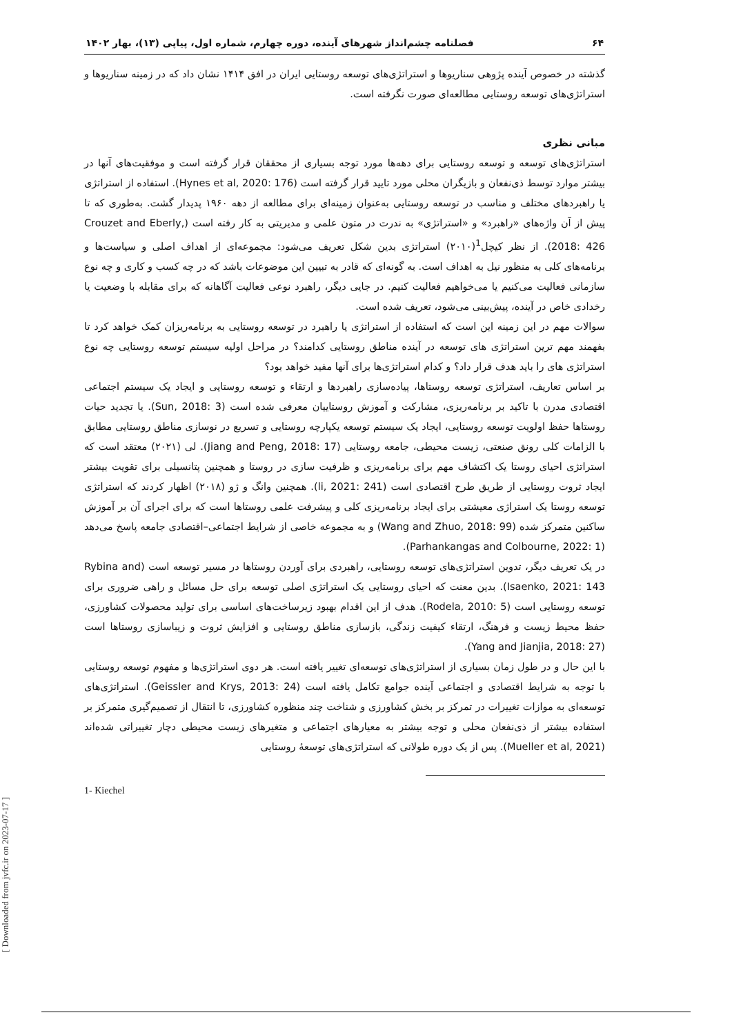۶۴ فصلنامه چشم‌انداز شهرهای آینده، دوره چهارم، شماره اول، پیاپی (۱۳)، بهار ۱۴۰۲
گذشته در خصوص آینده پژوهی سناریوها و استراتژی‌های توسعه روستایی ایران در افق ۱۴۱۴ نشان داد که در زمینه سناریوها و استراتژی‌های توسعه روستایی مطالعه‌ای صورت نگرفته است.
مبانی نظری
استراتژی‌های توسعه و توسعه روستایی برای دهه‌ها مورد توجه بسیاری از محققان قرار گرفته است و موفقیت‌های آنها در بیشتر موارد توسط ذی‌نفعان و بازیگران محلی مورد تایید قرار گرفته است (Hynes et al, 2020: 176). استفاده از استراتژی یا راهبردهای مختلف و مناسب در توسعه روستایی به‌عنوان زمینه‌ای برای مطالعه از دهه ۱۹۶۰ پدیدار گشت. به‌طوری که تا پیش از آن واژه‌های «راهبرد» و «استراتژی» به ندرت در متون علمی و مدیریتی به کار رفته است (Crouzet and Eberly, 2018: 426). از نظر کیچل<sup>1</sup>(۲۰۱۰) استراتژی بدین شکل تعریف می‌شود: مجموعه‌ای از اهداف اصلی و سیاست‌ها و برنامه‌های کلی به منظور نیل به اهداف است. به گونه‌ای که قادر به تبیین این موضوعات باشد که در چه کسب و کاری و چه نوع سازمانی فعالیت می‌کنیم یا می‌خواهیم فعالیت کنیم. در جایی دیگر، راهبرد نوعی فعالیت آگاهانه که برای مقابله با وضعیت یا رخدادی خاص در آینده، پیش‌بینی می‌شود، تعریف شده است.
سوالات مهم در این زمینه این است که استفاده از استراتژی یا راهبرد در توسعه روستایی به برنامه‌ریزان کمک خواهد کرد تا بفهمند مهم ترین استراتژی های توسعه در آینده مناطق روستایی کدامند؟ در مراحل اولیه سیستم توسعه روستایی چه نوع استراتژی های را باید هدف قرار داد؟ و کدام استراتژی‌ها برای آنها مفید خواهد بود؟
بر اساس تعاریف، استراتژی توسعه روستاها، پیاده‌سازی راهبردها و ارتقاء و توسعه روستایی و ایجاد یک سیستم اجتماعی اقتصادی مدرن با تاکید بر برنامه‌ریزی، مشارکت و آموزش روستاییان معرفی شده است (Sun, 2018: 3). یا تجدید حیات روستاها حفظ اولویت توسعه روستایی، ایجاد یک سیستم توسعه یکپارچه روستایی و تسریع در نوسازی مناطق روستایی مطابق با الزامات کلی رونق صنعتی، زیست محیطی، جامعه روستایی (Jiang and Peng, 2018: 17). لی (۲۰۲۱) معتقد است که استراتژی احیای روستا یک اکتشاف مهم برای برنامه‌ریزی و ظرفیت سازی در روستا و همچنین پتانسیلی برای تقویت بیشتر ایجاد ثروت روستایی از طریق طرح اقتصادی است (li, 2021: 241). همچنین وانگ و ژو (۲۰۱۸) اظهار کردند که استراتژی توسعه روستا یک استراژی معیشتی برای ایجاد برنامه‌ریزی کلی و پیشرفت علمی روستاها است که برای اجرای آن بر آموزش ساکنین متمرکز شده (Wang and Zhuo, 2018: 99) و به مجموعه خاصی از شرایط اجتماعی–اقتصادی جامعه پاسخ می‌دهد (Parhankangas and Colbourne, 2022: 1).
در یک تعریف دیگر، تدوین استراتژی‌های توسعه روستایی، راهبردی برای آوردن روستاها در مسیر توسعه است (Rybina and Isaenko, 2021: 143). بدین معنت که احیای روستایی یک استراتژی اصلی توسعه برای حل مسائل و راهی ضروری برای توسعه روستایی است (Rodela, 2010: 5). هدف از این اقدام بهبود زیرساخت‌های اساسی برای تولید محصولات کشاورزی، حفظ محیط زیست و فرهنگ، ارتقاء کیفیت زندگی، بازسازی مناطق روستایی و افزایش ثروت و زیباسازی روستاها است (Yang and Jianjia, 2018: 27).
با این حال و در طول زمان بسیاری از استراتژی‌های توسعه‌ای تغییر یافته است. هر دوی استراتژی‌ها و مفهوم توسعه روستایی با توجه به شرایط اقتصادی و اجتماعی آینده جوامع تکامل یافته است (Geissler and Krys, 2013: 24). استراتژی‌های توسعه‌ای به موازات تغییرات در تمرکز بر بخش کشاورزی و شناخت چند منظوره کشاورزی، تا انتقال از تصمیم‌گیری متمرکز بر استفاده بیشتر از ذی‌نفعان محلی و توجه بیشتر به معیارهای اجتماعی و متغیرهای زیست محیطی دچار تغییراتی شده‌اند (Mueller et al, 2021). پس از یک دوره طولانی که استراتژی‌های توسعهٔ روستایی
1- Kiechel
[ Downloaded from jvfc.ir on 2023-07-17 ]